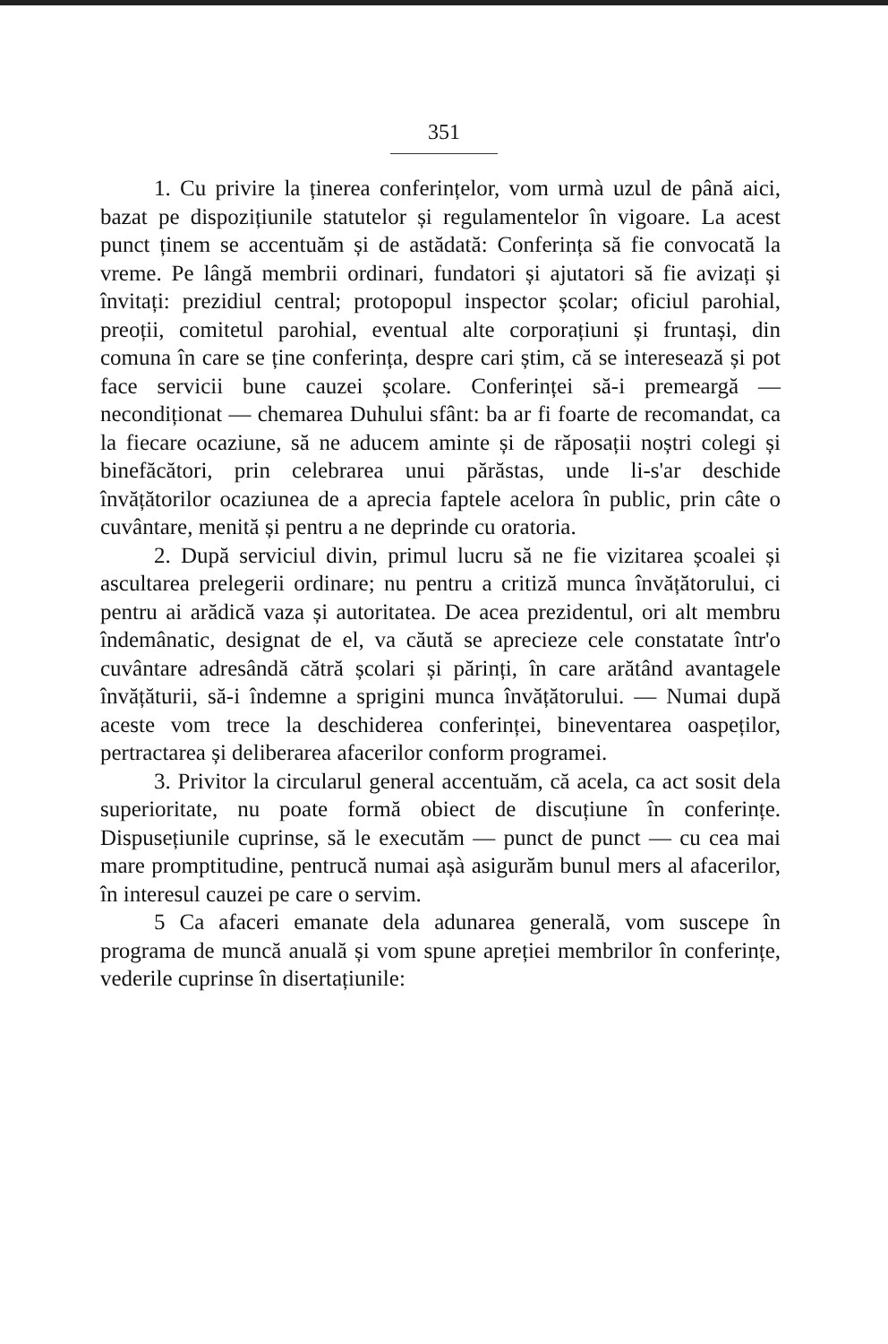351
1. Cu privire la ținerea conferințelor, vom urmà uzul de până aici, bazat pe dispozițiunile statutelor și regulamentelor în vigoare. La acest punct ținem se accentuăm și de astădată: Conferința să fie convocată la vreme. Pe lângă membrii ordinari, fundatori și ajutatori să fie avizați și învitați: prezidiul central; protopopul inspector școlar; oficiul parohial, preoții, comitetul parohial, eventual alte corporațiuni și fruntași, din comuna în care se ține conferința, despre cari știm, că se interesează și pot face servicii bune cauzei școlare. Conferinței să-i premeargă — necondiționat — chemarea Duhului sfânt: ba ar fi foarte de recomandat, ca la fiecare ocaziune, să ne aducem aminte și de răposații noștri colegi și binefăcători, prin celebrarea unui părăstas, unde li-s'ar deschide învățătorilor ocaziunea de a aprecia faptele acelora în public, prin câte o cuvântare, menită și pentru a ne deprinde cu oratoria.
2. După serviciul divin, primul lucru să ne fie vizitarea școalei și ascultarea prelegerii ordinare; nu pentru a critiză munca învățătorului, ci pentru ai arădică vaza și autoritatea. De acea prezidentul, ori alt membru îndemânatic, designat de el, va căută se aprecieze cele constatate într'o cuvântare adresândă cătră școlari și părinți, în care arătând avantagele învățăturii, să-i îndemne a sprigini munca învățătorului. — Numai după aceste vom trece la deschiderea conferinței, bineventarea oaspeților, pertractarea și deliberarea afacerilor conform programei.
3. Privitor la circularul general accentuăm, că acela, ca act sosit dela superioritate, nu poate formă obiect de discuțiune în conferințe. Dispusețiunile cuprinse, să le executăm — punct de punct — cu cea mai mare promptitudine, pentrucă numai așà asigurăm bunul mers al afacerilor, în interesul cauzei pe care o servim.
5 Ca afaceri emanate dela adunarea generală, vom suscepe în programa de muncă anuală și vom spune apreției membrilor în conferințe, vederile cuprinse în disertațiunile: